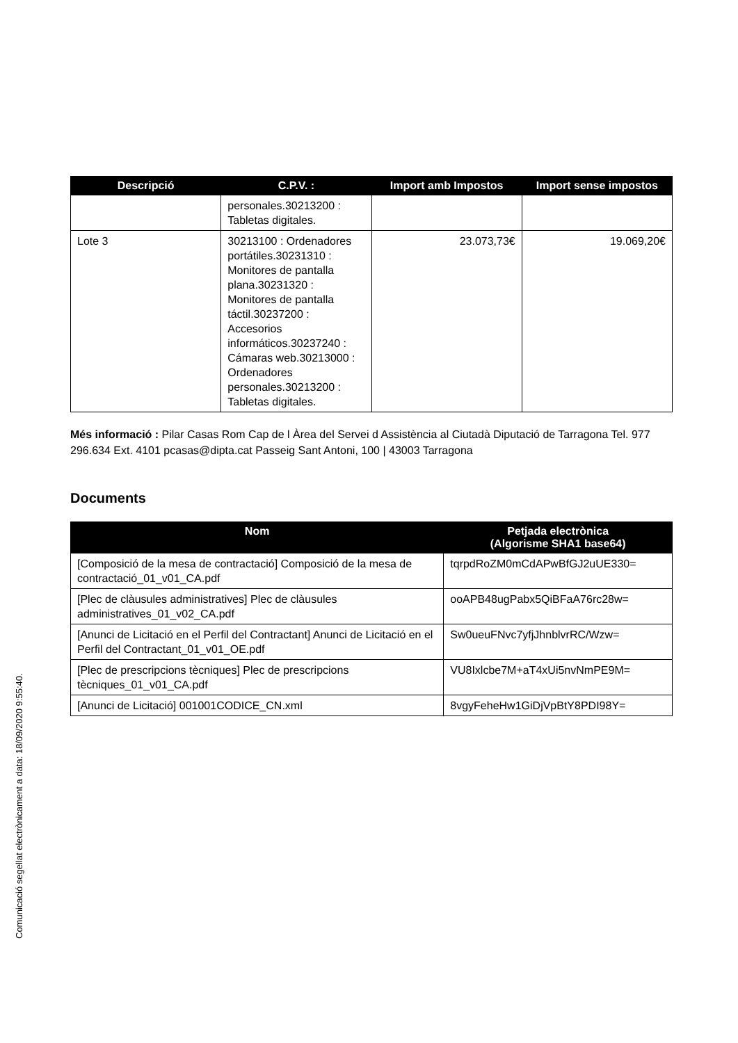| Descripció | C.P.V. : | Import amb Impostos | Import sense impostos |
| --- | --- | --- | --- |
| | personales.30213200 : Tabletas digitales. | | |
| Lote 3 | 30213100 : Ordenadores portátiles.30231310 : Monitores de pantalla plana.30231320 : Monitores de pantalla táctil.30237200 : Accesorios informáticos.30237240 : Cámaras web.30213000 : Ordenadores personales.30213200 : Tabletas digitales. | 23.073,73€ | 19.069,20€ |
Més informació : Pilar Casas Rom Cap de l Àrea del Servei d Assistència al Ciutadà Diputació de Tarragona Tel. 977 296.634 Ext. 4101 pcasas@dipta.cat Passeig Sant Antoni, 100 | 43003 Tarragona
Documents
| Nom | Petjada electrònica (Algorisme SHA1 base64) |
| --- | --- |
| [Composició de la mesa de contractació] Composició de la mesa de contractació_01_v01_CA.pdf | tqrpdRoZM0mCdAPwBfGJ2uUE330= |
| [Plec de clàusules administratives] Plec de clàusules administratives_01_v02_CA.pdf | ooAPB48ugPabx5QiBFaA76rc28w= |
| [Anunci de Licitació en el Perfil del Contractant] Anunci de Licitació en el Perfil del Contractant_01_v01_OE.pdf | Sw0ueuFNvc7yfjJhnblvrRC/Wzw= |
| [Plec de prescripcions tècniques] Plec de prescripcions tècniques_01_v01_CA.pdf | VU8Ixlcbe7M+aT4xUi5nvNmPE9M= |
| [Anunci de Licitació] 001001CODICE_CN.xml | 8vgyFeheHw1GiDjVpBtY8PDI98Y= |
Comunicació segellat electrònicament a data: 18/09/2020 9:55:40.